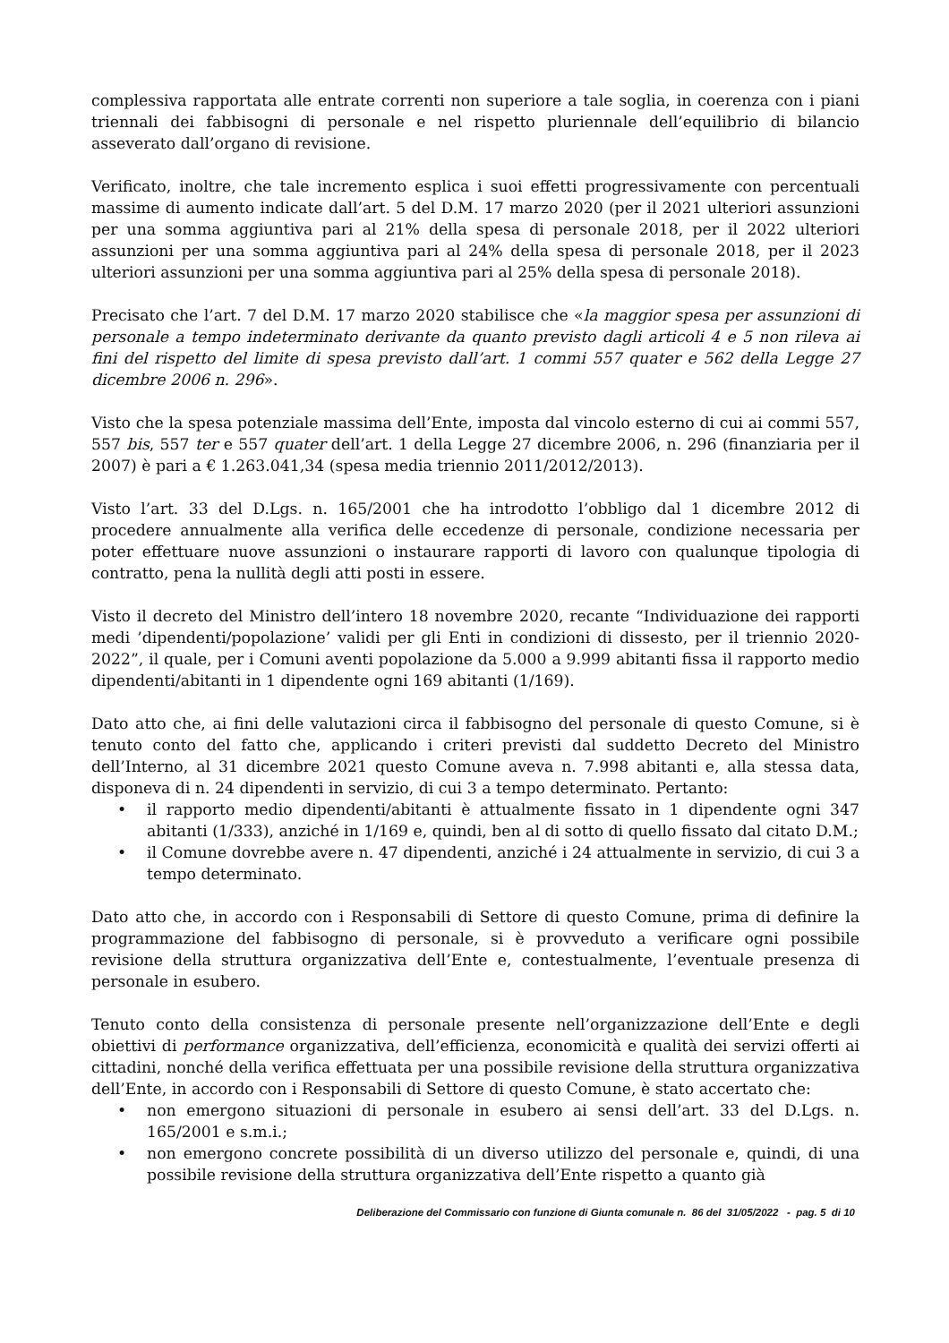complessiva rapportata alle entrate correnti non superiore a tale soglia, in coerenza con i piani triennali dei fabbisogni di personale e nel rispetto pluriennale dell’equilibrio di bilancio asseverato dall’organo di revisione.
Verificato, inoltre, che tale incremento esplica i suoi effetti progressivamente con percentuali massime di aumento indicate dall’art. 5 del D.M. 17 marzo 2020 (per il 2021 ulteriori assunzioni per una somma aggiuntiva pari al 21% della spesa di personale 2018, per il 2022 ulteriori assunzioni per una somma aggiuntiva pari al 24% della spesa di personale 2018, per il 2023 ulteriori assunzioni per una somma aggiuntiva pari al 25% della spesa di personale 2018).
Precisato che l’art. 7 del D.M. 17 marzo 2020 stabilisce che «la maggior spesa per assunzioni di personale a tempo indeterminato derivante da quanto previsto dagli articoli 4 e 5 non rileva ai fini del rispetto del limite di spesa previsto dall’art. 1 commi 557 quater e 562 della Legge 27 dicembre 2006 n. 296».
Visto che la spesa potenziale massima dell’Ente, imposta dal vincolo esterno di cui ai commi 557, 557 bis, 557 ter e 557 quater dell’art. 1 della Legge 27 dicembre 2006, n. 296 (finanziaria per il 2007) è pari a € 1.263.041,34 (spesa media triennio 2011/2012/2013).
Visto l’art. 33 del D.Lgs. n. 165/2001 che ha introdotto l’obbligo dal 1 dicembre 2012 di procedere annualmente alla verifica delle eccedenze di personale, condizione necessaria per poter effettuare nuove assunzioni o instaurare rapporti di lavoro con qualunque tipologia di contratto, pena la nullità degli atti posti in essere.
Visto il decreto del Ministro dell’intero 18 novembre 2020, recante “Individuazione dei rapporti medi ’dipendenti/popolazione’ validi per gli Enti in condizioni di dissesto, per il triennio 2020-2022”, il quale, per i Comuni aventi popolazione da 5.000 a 9.999 abitanti fissa il rapporto medio dipendenti/abitanti in 1 dipendente ogni 169 abitanti (1/169).
Dato atto che, ai fini delle valutazioni circa il fabbisogno del personale di questo Comune, si è tenuto conto del fatto che, applicando i criteri previsti dal suddetto Decreto del Ministro dell’Interno, al 31 dicembre 2021 questo Comune aveva n. 7.998 abitanti e, alla stessa data, disponeva di n. 24 dipendenti in servizio, di cui 3 a tempo determinato. Pertanto:
• il rapporto medio dipendenti/abitanti è attualmente fissato in 1 dipendente ogni 347 abitanti (1/333), anziché in 1/169 e, quindi, ben al di sotto di quello fissato dal citato D.M.;
• il Comune dovrebbe avere n. 47 dipendenti, anziché i 24 attualmente in servizio, di cui 3 a tempo determinato.
Dato atto che, in accordo con i Responsabili di Settore di questo Comune, prima di definire la programmazione del fabbisogno di personale, si è provveduto a verificare ogni possibile revisione della struttura organizzativa dell’Ente e, contestualmente, l’eventuale presenza di personale in esubero.
Tenuto conto della consistenza di personale presente nell’organizzazione dell’Ente e degli obiettivi di performance organizzativa, dell’efficienza, economicità e qualità dei servizi offerti ai cittadini, nonché della verifica effettuata per una possibile revisione della struttura organizzativa dell’Ente, in accordo con i Responsabili di Settore di questo Comune, è stato accertato che:
• non emergono situazioni di personale in esubero ai sensi dell’art. 33 del D.Lgs. n. 165/2001 e s.m.i.;
• non emergono concrete possibilità di un diverso utilizzo del personale e, quindi, di una possibile revisione della struttura organizzativa dell’Ente rispetto a quanto già
Deliberazione del Commissario con funzione di Giunta comunale n. 86 del 31/05/2022 - pag. 5 di 10